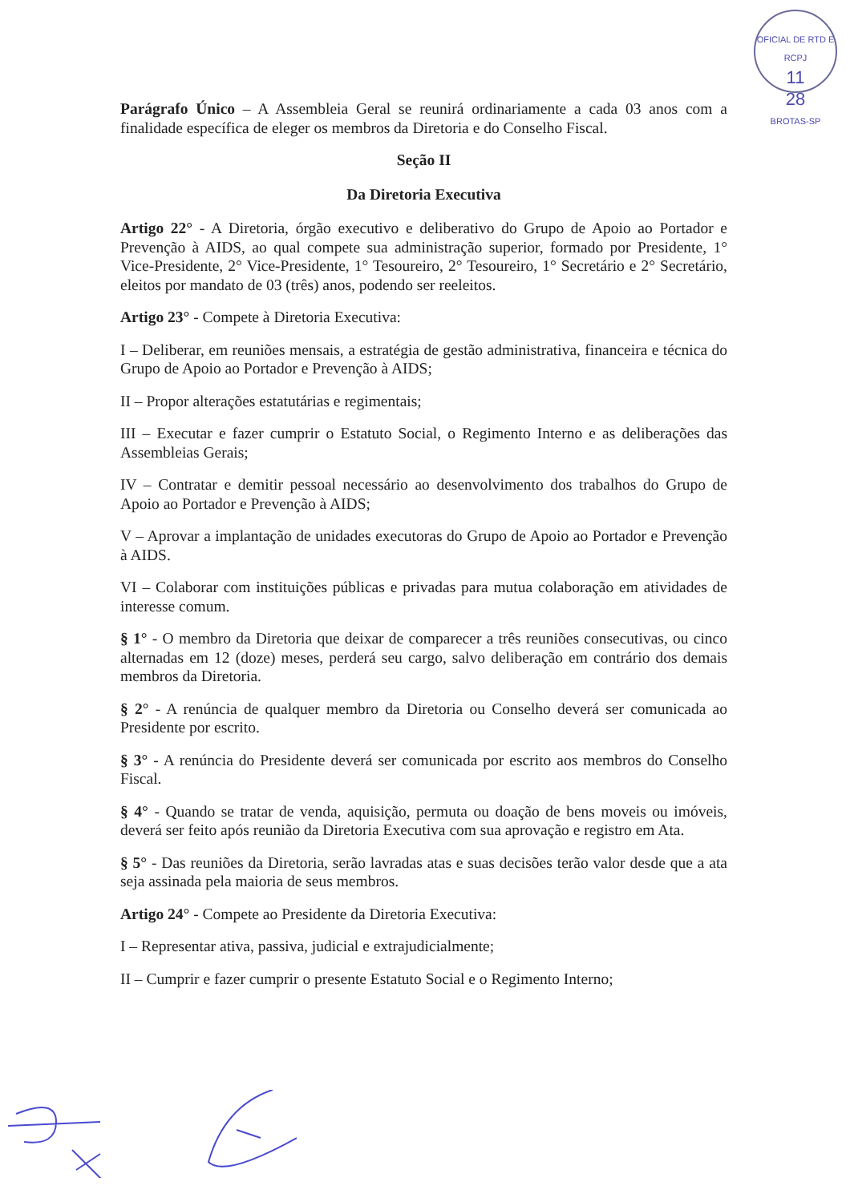OFICIAL DE RTD E RCPJ
11
28
BROTAS-SP
Parágrafo Único – A Assembleia Geral se reunirá ordinariamente a cada 03 anos com a finalidade específica de eleger os membros da Diretoria e do Conselho Fiscal.
Seção II
Da Diretoria Executiva
Artigo 22° - A Diretoria, órgão executivo e deliberativo do Grupo de Apoio ao Portador e Prevenção à AIDS, ao qual compete sua administração superior, formado por Presidente, 1° Vice-Presidente, 2° Vice-Presidente, 1° Tesoureiro, 2° Tesoureiro, 1° Secretário e 2° Secretário, eleitos por mandato de 03 (três) anos, podendo ser reeleitos.
Artigo 23° - Compete à Diretoria Executiva:
I – Deliberar, em reuniões mensais, a estratégia de gestão administrativa, financeira e técnica do Grupo de Apoio ao Portador e Prevenção à AIDS;
II – Propor alterações estatutárias e regimentais;
III – Executar e fazer cumprir o Estatuto Social, o Regimento Interno e as deliberações das Assembleias Gerais;
IV – Contratar e demitir pessoal necessário ao desenvolvimento dos trabalhos do Grupo de Apoio ao Portador e Prevenção à AIDS;
V – Aprovar a implantação de unidades executoras do Grupo de Apoio ao Portador e Prevenção à AIDS.
VI – Colaborar com instituições públicas e privadas para mutua colaboração em atividades de interesse comum.
§ 1° - O membro da Diretoria que deixar de comparecer a três reuniões consecutivas, ou cinco alternadas em 12 (doze) meses, perderá seu cargo, salvo deliberação em contrário dos demais membros da Diretoria.
§ 2° - A renúncia de qualquer membro da Diretoria ou Conselho deverá ser comunicada ao Presidente por escrito.
§ 3° - A renúncia do Presidente deverá ser comunicada por escrito aos membros do Conselho Fiscal.
§ 4° - Quando se tratar de venda, aquisição, permuta ou doação de bens moveis ou imóveis, deverá ser feito após reunião da Diretoria Executiva com sua aprovação e registro em Ata.
§ 5° - Das reuniões da Diretoria, serão lavradas atas e suas decisões terão valor desde que a ata seja assinada pela maioria de seus membros.
Artigo 24° - Compete ao Presidente da Diretoria Executiva:
I – Representar ativa, passiva, judicial e extrajudicialmente;
II – Cumprir e fazer cumprir o presente Estatuto Social e o Regimento Interno;